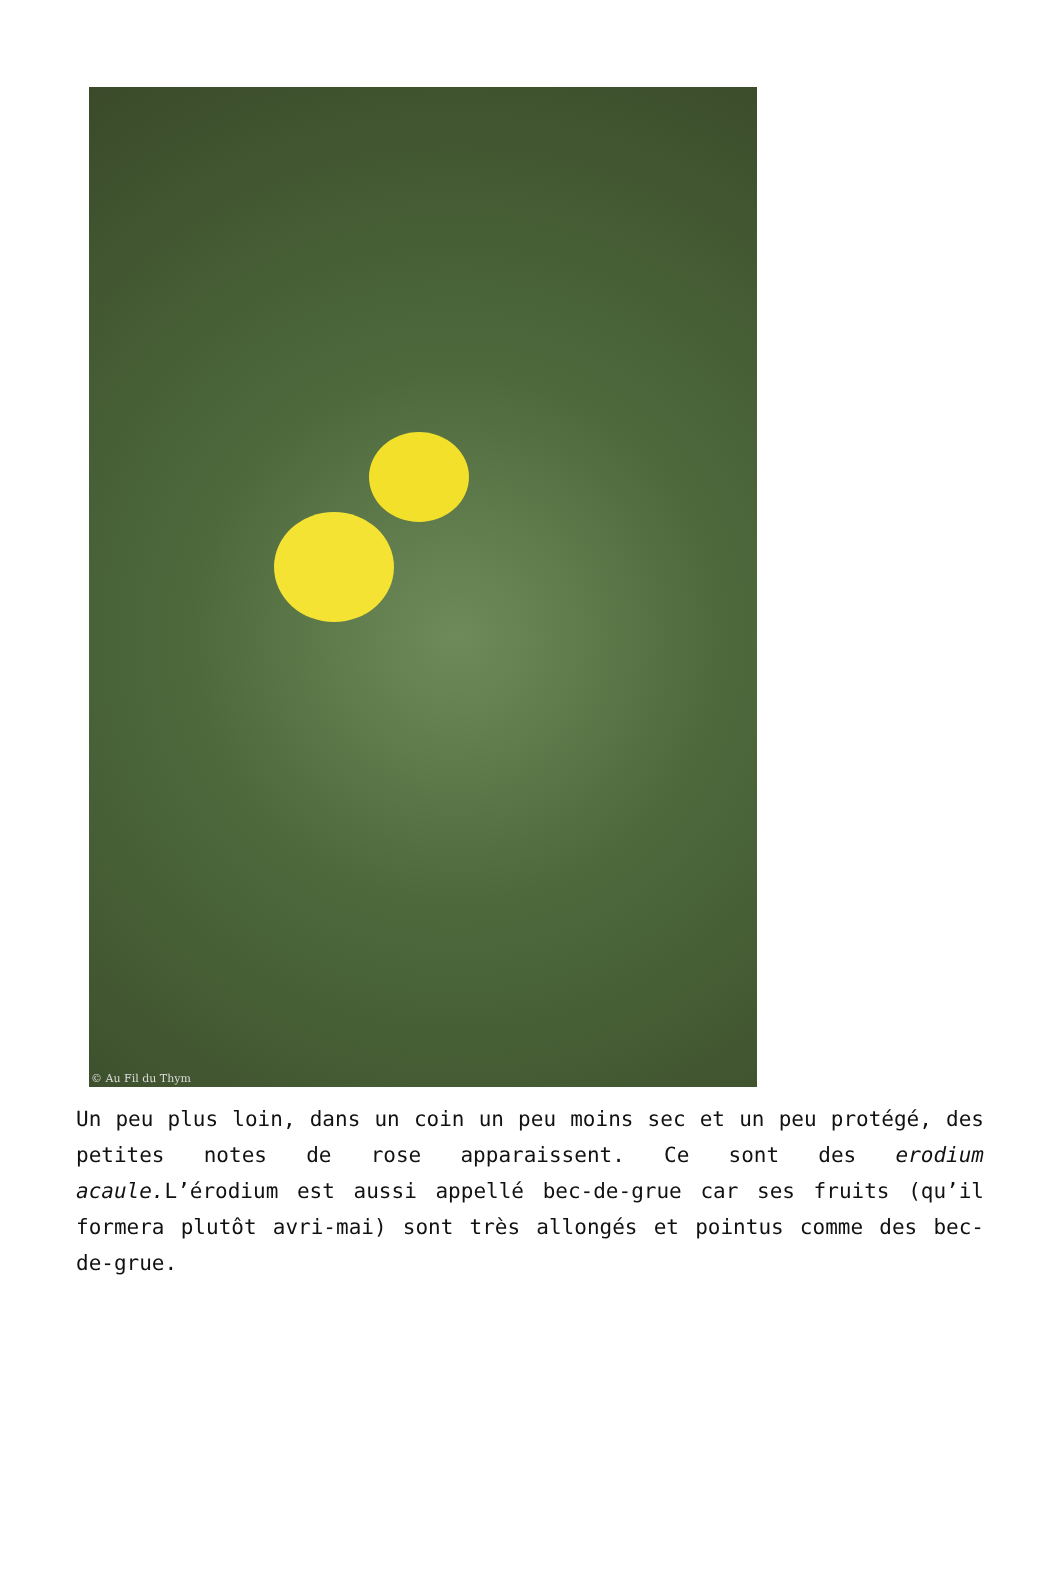© Au Fil du Thym
Un peu plus loin, dans un coin un peu moins sec et un peu protégé, des petites notes de rose apparaissent. Ce sont des erodium acaule. L’érodium est aussi appellé bec-de-grue car ses fruits (qu’il formera plutôt avri-mai) sont très allongés et pointus comme des bec-de-grue.